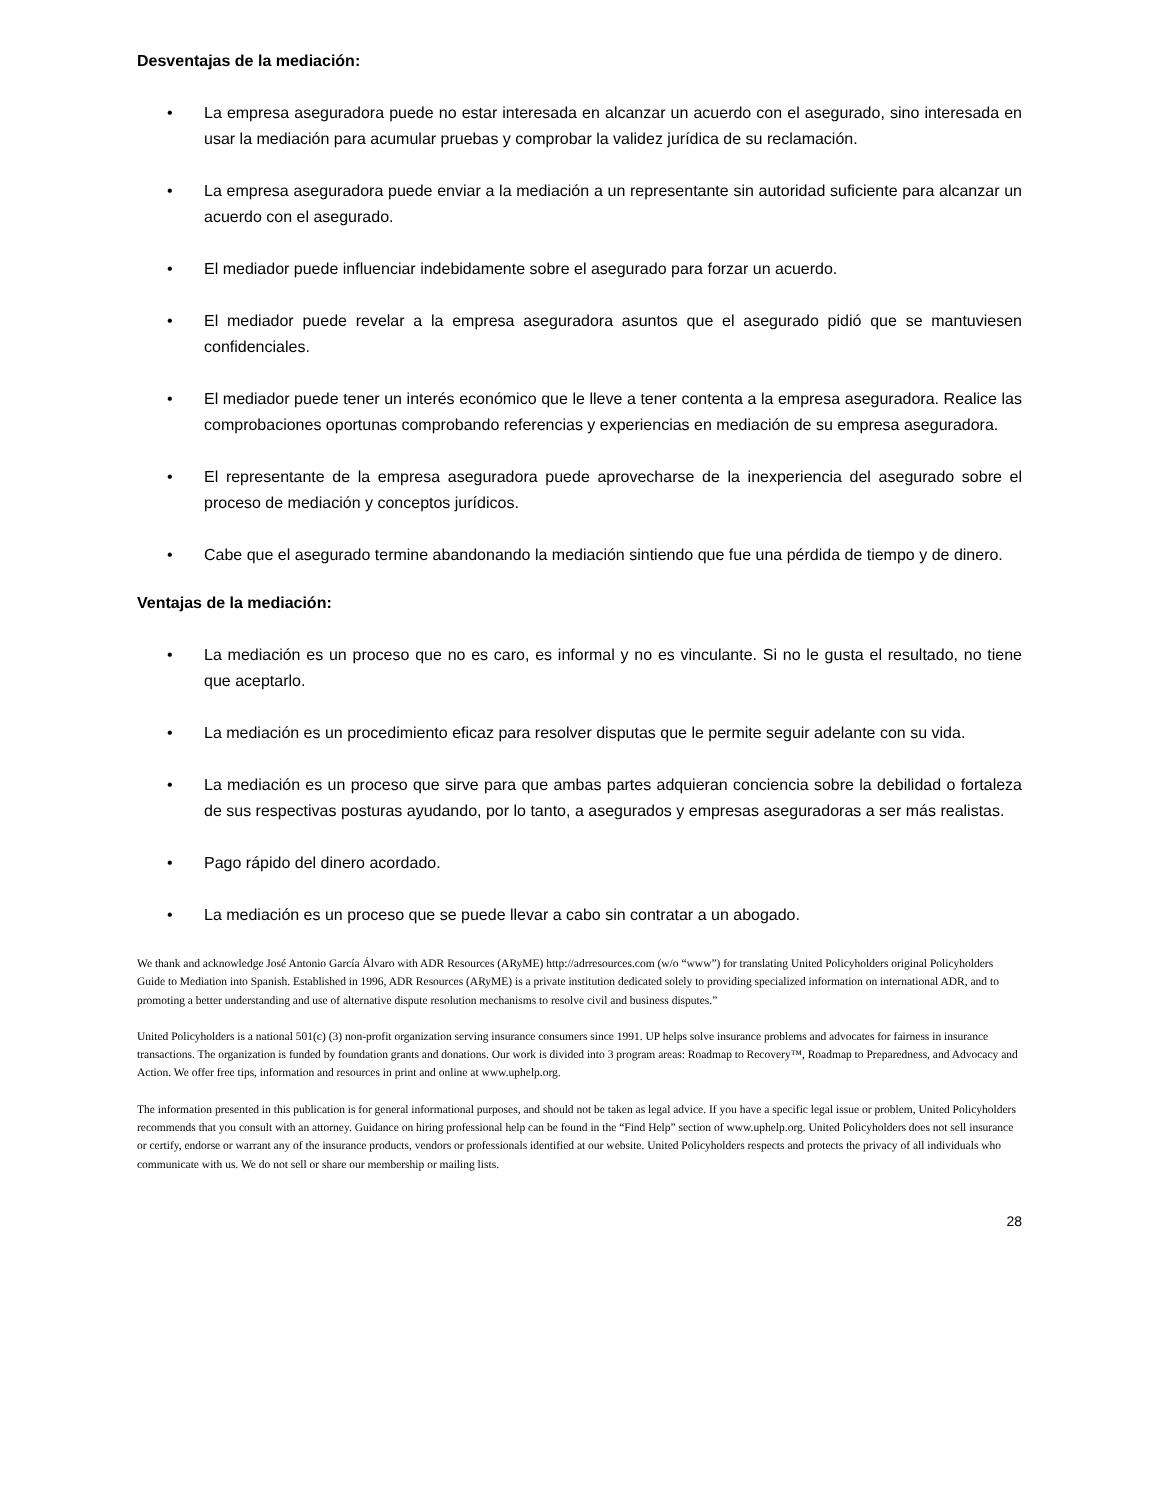Desventajas de la mediación:
• La empresa aseguradora puede no estar interesada en alcanzar un acuerdo con el asegurado, sino interesada en usar la mediación para acumular pruebas y comprobar la validez jurídica de su reclamación.
• La empresa aseguradora puede enviar a la mediación a un representante sin autoridad suficiente para alcanzar un acuerdo con el asegurado.
• El mediador puede influenciar indebidamente sobre el asegurado para forzar un acuerdo.
• El mediador puede revelar a la empresa aseguradora asuntos que el asegurado pidió que se mantuviesen confidenciales.
• El mediador puede tener un interés económico que le lleve a tener contenta a la empresa aseguradora. Realice las comprobaciones oportunas comprobando referencias y experiencias en mediación de su empresa aseguradora.
• El representante de la empresa aseguradora puede aprovecharse de la inexperiencia del asegurado sobre el proceso de mediación y conceptos jurídicos.
• Cabe que el asegurado termine abandonando la mediación sintiendo que fue una pérdida de tiempo y de dinero.
Ventajas de la mediación:
• La mediación es un proceso que no es caro, es informal y no es vinculante. Si no le gusta el resultado, no tiene que aceptarlo.
• La mediación es un procedimiento eficaz para resolver disputas que le permite seguir adelante con su vida.
• La mediación es un proceso que sirve para que ambas partes adquieran conciencia sobre la debilidad o fortaleza de sus respectivas posturas ayudando, por lo tanto, a asegurados y empresas aseguradoras a ser más realistas.
• Pago rápido del dinero acordado.
• La mediación es un proceso que se puede llevar a cabo sin contratar a un abogado.
We thank and acknowledge José Antonio García Álvaro with ADR Resources (ARyME) http://adrresources.com (w/o “www”) for translating United Policyholders original Policyholders Guide to Mediation into Spanish. Established in 1996, ADR Resources (ARyME) is a private institution dedicated solely to providing specialized information on international ADR, and to promoting a better understanding and use of alternative dispute resolution mechanisms to resolve civil and business disputes.”
United Policyholders is a national 501(c) (3) non-profit organization serving insurance consumers since 1991. UP helps solve insurance problems and advocates for fairness in insurance transactions. The organization is funded by foundation grants and donations. Our work is divided into 3 program areas: Roadmap to Recovery™, Roadmap to Preparedness, and Advocacy and Action. We offer free tips, information and resources in print and online at www.uphelp.org.
The information presented in this publication is for general informational purposes, and should not be taken as legal advice. If you have a specific legal issue or problem, United Policyholders recommends that you consult with an attorney. Guidance on hiring professional help can be found in the “Find Help” section of www.uphelp.org. United Policyholders does not sell insurance or certify, endorse or warrant any of the insurance products, vendors or professionals identified at our website. United Policyholders respects and protects the privacy of all individuals who communicate with us. We do not sell or share our membership or mailing lists.
28